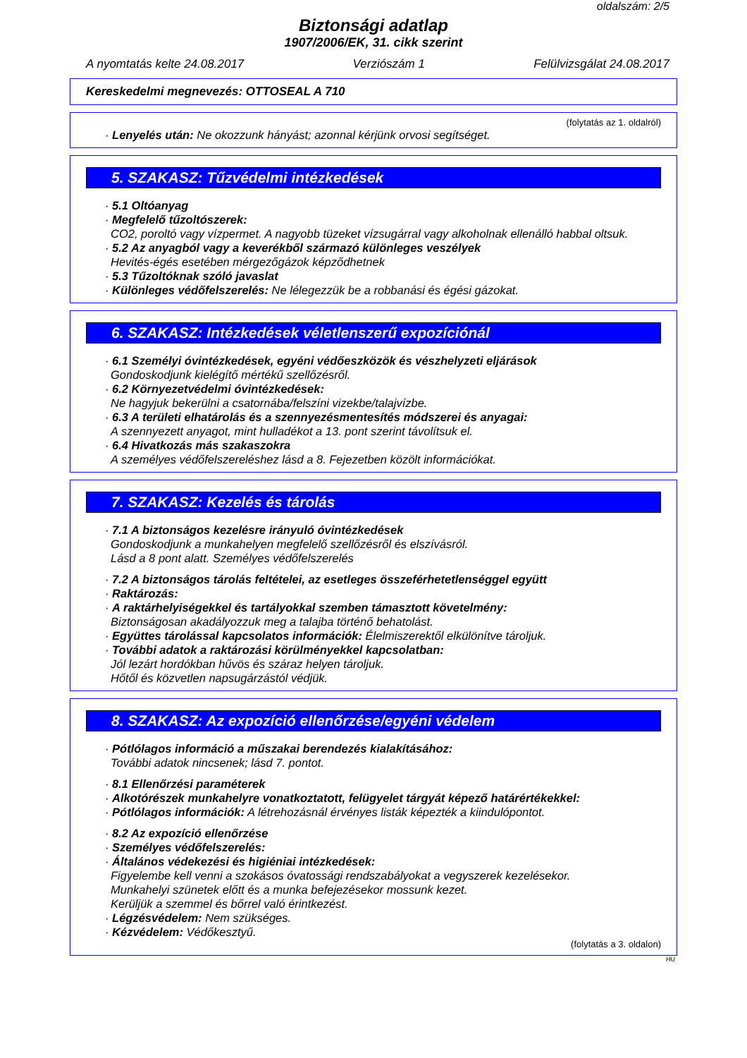oldalszám: 2/5
Biztonsági adatlap
1907/2006/EK, 31. cikk szerint
A nyomtatás kelte 24.08.2017 Verziószám 1 Felülvizsgálat 24.08.2017
Kereskedelmi megnevezés: OTTOSEAL A 710
(folytatás az 1. oldalról)
· Lenyelés után: Ne okozzunk hányást; azonnal kérjünk orvosi segítséget.
5. SZAKASZ: Tűzvédelmi intézkedések
· 5.1 Oltóanyag
· Megfelelő tűzoltószerek:
CO2, poroltó vagy vízpermet. A nagyobb tüzeket vízsugárral vagy alkoholnak ellenálló habbal oltsuk.
· 5.2 Az anyagból vagy a keverékből származó különleges veszélyek
Hevités-égés esetében mérgezőgázok képződhetnek
· 5.3 Tűzoltóknak szóló javaslat
· Különleges védőfelszerelés: Ne lélegezzük be a robbanási és égési gázokat.
6. SZAKASZ: Intézkedések véletlenszerű expozíciónál
· 6.1 Személyi óvintézkedések, egyéni védőeszközök és vészhelyzeti eljárások
Gondoskodjunk kielégítő mértékű szellőzésről.
· 6.2 Környezetvédelmi óvintézkedések:
Ne hagyjuk bekerülni a csatornába/felszíni vizekbe/talajvízbe.
· 6.3 A területi elhatárolás és a szennyezésmentesítés módszerei és anyagai:
A szennyezett anyagot, mint hulladékot a 13. pont szerint távolítsuk el.
· 6.4 Hivatkozás más szakaszokra
A személyes védőfelszereléshez lásd a 8. Fejezetben közölt információkat.
7. SZAKASZ: Kezelés és tárolás
· 7.1 A biztonságos kezelésre irányuló óvintézkedések
Gondoskodjunk a munkahelyen megfelelő szellőzésről és elszívásról.
Lásd a 8 pont alatt. Személyes védőfelszerelés
· 7.2 A biztonságos tárolás feltételei, az esetleges összeférhetetlenséggel együtt
· Raktározás:
· A raktárhelyiségekkel és tartályokkal szemben támasztott követelmény:
Biztonságosan akadályozzuk meg a talajba történő behatolást.
· Együttes tárolással kapcsolatos információk: Élelmiszerektől elkülönítve tároljuk.
· További adatok a raktározási körülményekkel kapcsolatban:
Jól lezárt hordókban hűvös és száraz helyen tároljuk.
Hőtől és közvetlen napsugárzástól védjük.
8. SZAKASZ: Az expozíció ellenőrzése/egyéni védelem
· Pótlólagos információ a műszakai berendezés kialakításához:
További adatok nincsenek; lásd 7. pontot.
· 8.1 Ellenőrzési paraméterek
· Alkotórészek munkahelyre vonatkoztatott, felügyelet tárgyát képező határértékekkel:
· Pótlólagos információk: A létrehozásnál érvényes listák képezték a kiindulópontot.
· 8.2 Az expozíció ellenőrzése
· Személyes védőfelszerelés:
· Általános védekezési és higiéniai intézkedések:
Figyelembe kell venni a szokásos óvatossági rendszabályokat a vegyszerek kezelésekor.
Munkahelyi szünetek előtt és a munka befejezésekor mossunk kezet.
Kerüljük a szemmel és bőrrel való érintkezést.
· Légzésvédelem: Nem szükséges.
· Kézvédelem: Védőkesztyű.
(folytatás a 3. oldalon)
HU